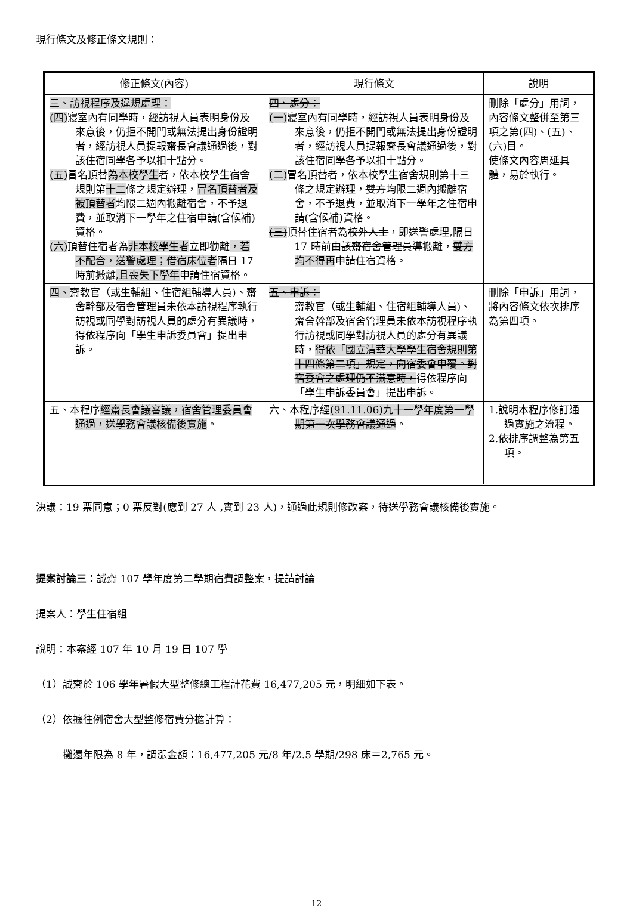現行條文及修正條文規則：
| 修正條文(內容) | 現行條文 | 說明 |
| --- | --- | --- |
| 三、訪視程序及違規處理： (四) 寢室內有同學時，經訪視人員表明身份及來意後，仍拒不開門或無法提出身份證明者，經訪視人員提報齋長會議通過後，對該住宿同學各予以扣十點分。 (五) 冒名頂替 為本校學生 者，依本校學生宿舍規則第 十二 條之規定辦理， 冒名頂替者及被頂替者 均限二週內搬離宿舍，不予退費，並取消下一學年之住宿申請(含候補)資格。 (六) 頂替住宿者為 非本校學生者 立即勸離 ，若不配合，送警處理；借宿床位者 隔日 17 時前搬離 ,且喪失下學年 申請住宿資格。 | 四、處分： (一) 寢室內有同學時，經訪視人員表明身份及來意後，仍拒不開門或無法提出身份證明者，經訪視人員提報齋長會議通過後，對該住宿同學各予以扣十點分。 (二) 冒名頂替者，依本校學生宿舍規則第 十三 條之規定辦理， 雙方 均限二週內搬離宿舍，不予退費，並取消下一學年之住宿申請(含候補)資格。 (三) 頂替住宿者為 校外人士 ，即送警處理,隔日 17 時前由 該齋宿舍管理員導 搬離， 雙方均不得再 申請住宿資格。 | 刪除「處分」用詞，內容條文整併至第三項之第(四)、(五)、(六)目。 使條文內容周延具體，易於執行。 |
| 四、 齋教官（或生輔組、住宿組輔導人員)、齋舍幹部及宿舍管理員未依本訪視程序執行訪視或同學對訪視人員的處分有異議時，得依程序向「學生申訴委員會」提出申訴。 | 五、申訴： 齋教官（或生輔組、住宿組輔導人員)、齋舍幹部及宿舍管理員未依本訪視程序執行訪視或同學對訪視人員的處分有異議時， 得依「國立清華大學學生宿舍規則第十四條第二項」規定，向宿委會申覆。對宿委會之處理仍不滿意時， 得依程序向「學生申訴委員會」提出申訴。 | 刪除「申訴」用詞，將內容條文依次排序為第四項。 |
| 五、本程序 經齋長會議審議，宿舍管理委員會通過，送學務會議核備後實施 。 | 六、本程序經 (91.11.06)九十一學年度第一學期第一次學務會議通過 。 | 1.說明本程序修訂通過實施之流程。 2.依排序調整為第五項。 |
決議：19 票同意；0 票反對(應到 27 人 ,實到 23 人)，通過此規則修改案，待送學務會議核備後實施。
提案討論三：誠齋 107 學年度第二學期宿費調整案，提請討論
提案人：學生住宿組
說明：本案經 107 年 10 月 19 日 107 學
（1）誠齋於 106 學年暑假大型整修總工程計花費 16,477,205 元，明細如下表。
（2）依據往例宿舍大型整修宿費分擔計算：
攤還年限為 8 年，調漲金額：16,477,205 元/8 年/2.5 學期/298 床＝2,765 元。
12